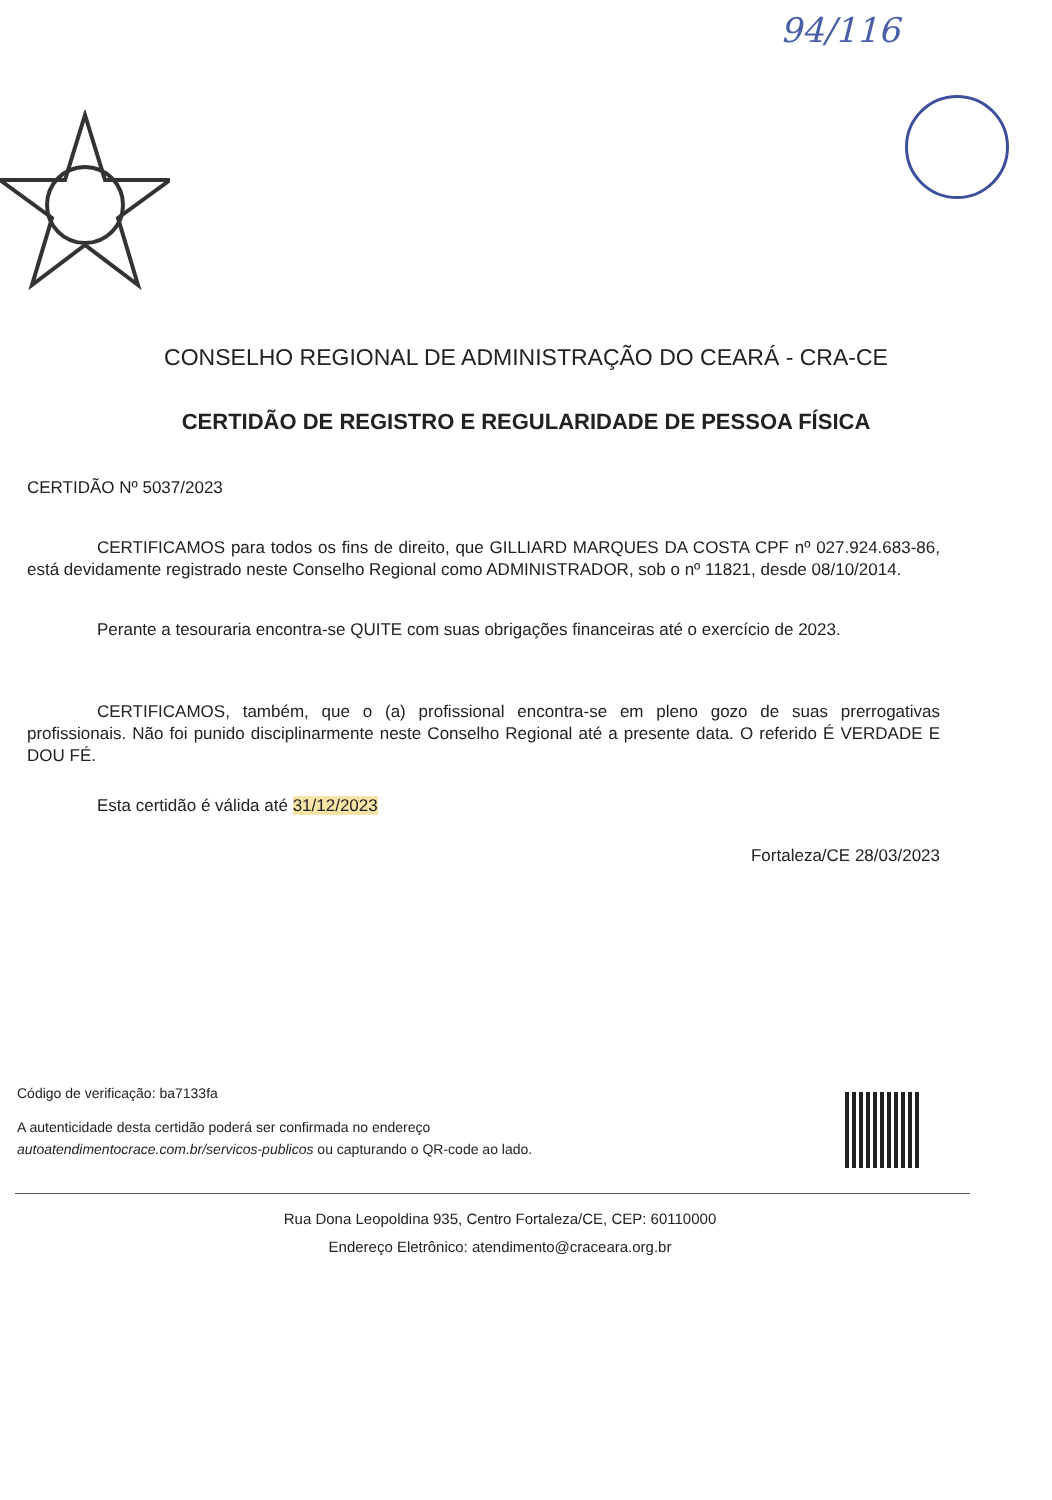94/116
CONSELHO REGIONAL DE ADMINISTRAÇÃO DO CEARÁ - CRA-CE
CERTIDÃO DE REGISTRO E REGULARIDADE DE PESSOA FÍSICA
CERTIDÃO Nº 5037/2023
CERTIFICAMOS para todos os fins de direito, que GILLIARD MARQUES DA COSTA CPF nº 027.924.683-86, está devidamente registrado neste Conselho Regional como ADMINISTRADOR, sob o nº 11821, desde 08/10/2014.
Perante a tesouraria encontra-se QUITE com suas obrigações financeiras até o exercício de 2023.
CERTIFICAMOS, também, que o (a) profissional encontra-se em pleno gozo de suas prerrogativas profissionais. Não foi punido disciplinarmente neste Conselho Regional até a presente data. O referido É VERDADE E DOU FÉ.
Esta certidão é válida até 31/12/2023
Fortaleza/CE 28/03/2023
Código de verificação: ba7133fa
A autenticidade desta certidão poderá ser confirmada no endereço
autoatendimentocrace.com.br/servicos-publicos ou capturando o QR-code ao lado.
Rua Dona Leopoldina 935, Centro Fortaleza/CE, CEP: 60110000
Endereço Eletrônico: atendimento@craceara.org.br